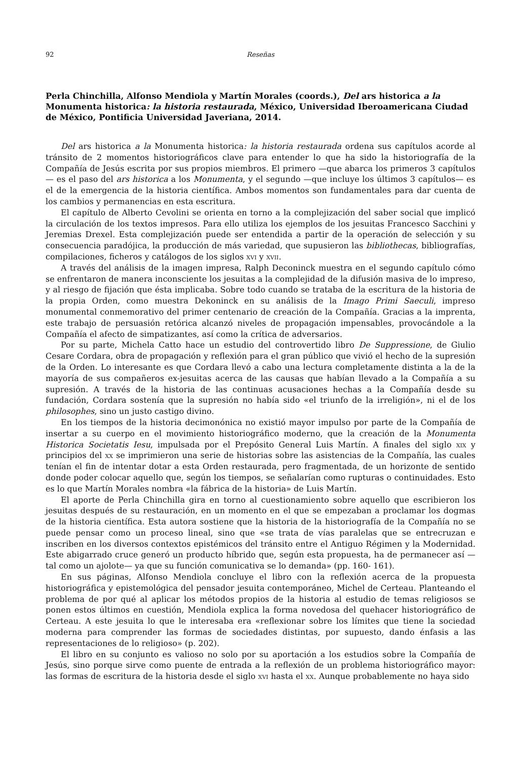92 Reseñas
Perla Chinchilla, Alfonso Mendiola y Martín Morales (coords.), Del ars historica a la Monumenta historica: la historia restaurada, México, Universidad Iberoamericana Ciudad de México, Pontificia Universidad Javeriana, 2014.
Del ars historica a la Monumenta historica: la historia restaurada ordena sus capítulos acorde al tránsito de 2 momentos historiográficos clave para entender lo que ha sido la historiografía de la Compañía de Jesús escrita por sus propios miembros. El primero —que abarca los primeros 3 capítulos— es el paso del ars historica a los Monumenta, y el segundo —que incluye los últimos 3 capítulos— es el de la emergencia de la historia científica. Ambos momentos son fundamentales para dar cuenta de los cambios y permanencias en esta escritura.
El capítulo de Alberto Cevolini se orienta en torno a la complejización del saber social que implicó la circulación de los textos impresos. Para ello utiliza los ejemplos de los jesuitas Francesco Sacchini y Jeremias Drexel. Esta complejización puede ser entendida a partir de la operación de selección y su consecuencia paradójica, la producción de más variedad, que supusieron las bibliothecas, bibliografías, compilaciones, ficheros y catálogos de los siglos xvi y xvii.
A través del análisis de la imagen impresa, Ralph Deconinck muestra en el segundo capítulo cómo se enfrentaron de manera inconsciente los jesuitas a la complejidad de la difusión masiva de lo impreso, y al riesgo de fijación que ésta implicaba. Sobre todo cuando se trataba de la escritura de la historia de la propia Orden, como muestra Dekoninck en su análisis de la Imago Primi Saeculi, impreso monumental conmemorativo del primer centenario de creación de la Compañía. Gracias a la imprenta, este trabajo de persuasión retórica alcanzó niveles de propagación impensables, provocándole a la Compañía el afecto de simpatizantes, así como la crítica de adversarios.
Por su parte, Michela Catto hace un estudio del controvertido libro De Suppressione, de Giulio Cesare Cordara, obra de propagación y reflexión para el gran público que vivió el hecho de la supresión de la Orden. Lo interesante es que Cordara llevó a cabo una lectura completamente distinta a la de la mayoría de sus compañeros ex-jesuitas acerca de las causas que habían llevado a la Compañía a su supresión. A través de la historia de las continuas acusaciones hechas a la Compañía desde su fundación, Cordara sostenía que la supresión no había sido «el triunfo de la irreligión», ni el de los philosophes, sino un justo castigo divino.
En los tiempos de la historia decimonónica no existió mayor impulso por parte de la Compañía de insertar a su cuerpo en el movimiento historiográfico moderno, que la creación de la Monumenta Historica Societatis Iesu, impulsada por el Prepósito General Luis Martín. A finales del siglo xix y principios del xx se imprimieron una serie de historias sobre las asistencias de la Compañía, las cuales tenían el fin de intentar dotar a esta Orden restaurada, pero fragmentada, de un horizonte de sentido donde poder colocar aquello que, según los tiempos, se señalarían como rupturas o continuidades. Esto es lo que Martín Morales nombra «la fábrica de la historia» de Luis Martín.
El aporte de Perla Chinchilla gira en torno al cuestionamiento sobre aquello que escribieron los jesuitas después de su restauración, en un momento en el que se empezaban a proclamar los dogmas de la historia científica. Esta autora sostiene que la historia de la historiografía de la Compañía no se puede pensar como un proceso lineal, sino que «se trata de vías paralelas que se entrecruzan e inscriben en los diversos contextos epistémicos del tránsito entre el Antiguo Régimen y la Modernidad. Este abigarrado cruce generó un producto híbrido que, según esta propuesta, ha de permanecer así —tal como un ajolote— ya que su función comunicativa se lo demanda» (pp. 160- 161).
En sus páginas, Alfonso Mendiola concluye el libro con la reflexión acerca de la propuesta historiográfica y epistemológica del pensador jesuita contemporáneo, Michel de Certeau. Planteando el problema de por qué al aplicar los métodos propios de la historia al estudio de temas religiosos se ponen estos últimos en cuestión, Mendiola explica la forma novedosa del quehacer historiográfico de Certeau. A este jesuita lo que le interesaba era «reflexionar sobre los límites que tiene la sociedad moderna para comprender las formas de sociedades distintas, por supuesto, dando énfasis a las representaciones de lo religioso» (p. 202).
El libro en su conjunto es valioso no solo por su aportación a los estudios sobre la Compañía de Jesús, sino porque sirve como puente de entrada a la reflexión de un problema historiográfico mayor: las formas de escritura de la historia desde el siglo xvi hasta el xx. Aunque probablemente no haya sido